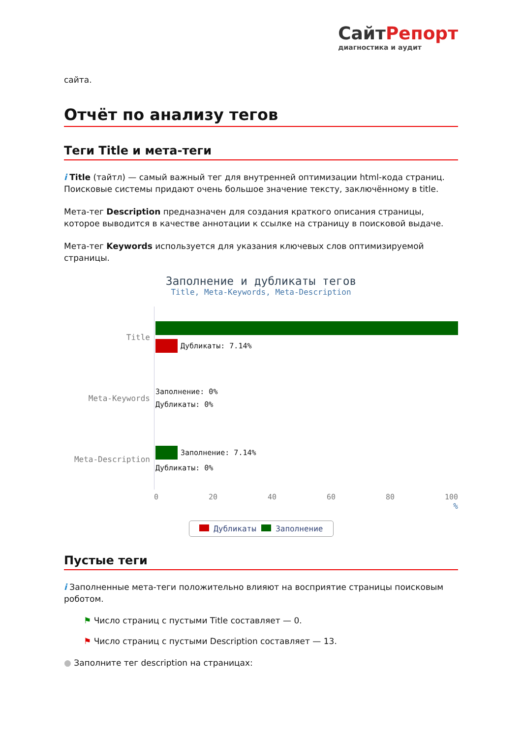СайтРепорт
диагностика и аудит
сайта.
Отчёт по анализу тегов
Теги Title и мета-теги
i Title (тайтл) — самый важный тег для внутренней оптимизации html-кода страниц. Поисковые системы придают очень большое значение тексту, заключённому в title.
Мета-тег Description предназначен для создания краткого описания страницы, которое выводится в качестве аннотации к ссылке на страницу в поисковой выдаче.
Мета-тег Keywords используется для указания ключевых слов оптимизируемой страницы.
Заполнение и дубликаты тегов
Title, Meta-Keywords, Meta-Description
Title
Дубликаты: 7.14%
Meta-Keywords
Заполнение: 0%
Дубликаты: 0%
Meta-Description
Заполнение: 7.14%
Дубликаты: 0%
0 20 40 60 80 100
%
Дубликаты Заполнение
Пустые теги
i Заполненные мета-теги положительно влияют на восприятие страницы поисковым роботом.
⚑ Число страниц с пустыми Title составляет — 0.
⚑ Число страниц с пустыми Description составляет — 13.
● Заполните тег description на страницах: